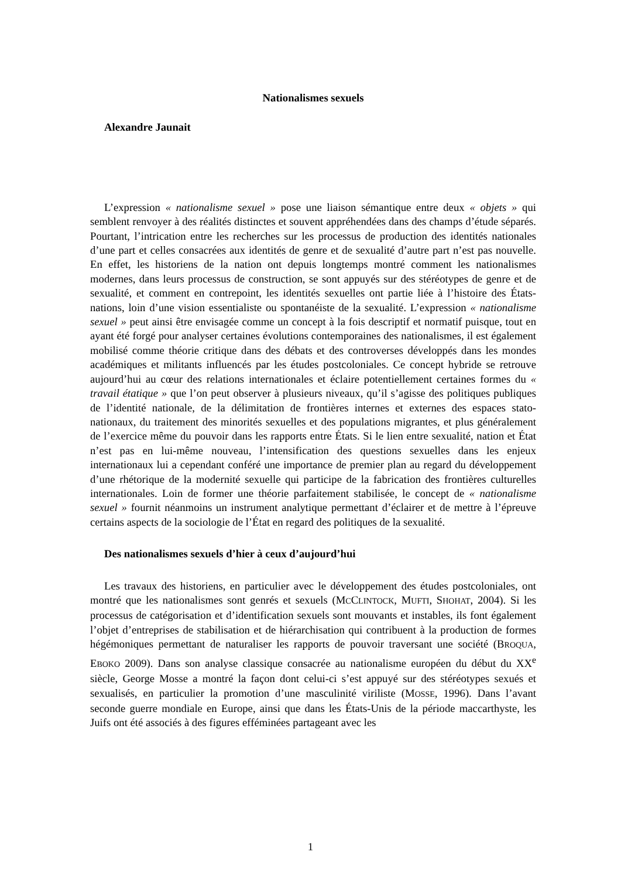Nationalismes sexuels
Alexandre Jaunait
L’expression « nationalisme sexuel » pose une liaison sémantique entre deux « objets » qui semblent renvoyer à des réalités distinctes et souvent appréhendées dans des champs d’étude séparés. Pourtant, l’intrication entre les recherches sur les processus de production des identités nationales d’une part et celles consacrées aux identités de genre et de sexualité d’autre part n’est pas nouvelle. En effet, les historiens de la nation ont depuis longtemps montré comment les nationalismes modernes, dans leurs processus de construction, se sont appuyés sur des stéréotypes de genre et de sexualité, et comment en contrepoint, les identités sexuelles ont partie liée à l’histoire des États-nations, loin d’une vision essentialiste ou spontanéiste de la sexualité. L’expression « nationalisme sexuel » peut ainsi être envisagée comme un concept à la fois descriptif et normatif puisque, tout en ayant été forgé pour analyser certaines évolutions contemporaines des nationalismes, il est également mobilisé comme théorie critique dans des débats et des controverses développés dans les mondes académiques et militants influencés par les études postcoloniales. Ce concept hybride se retrouve aujourd’hui au cœur des relations internationales et éclaire potentiellement certaines formes du « travail étatique » que l’on peut observer à plusieurs niveaux, qu’il s’agisse des politiques publiques de l’identité nationale, de la délimitation de frontières internes et externes des espaces stato-nationaux, du traitement des minorités sexuelles et des populations migrantes, et plus généralement de l’exercice même du pouvoir dans les rapports entre États. Si le lien entre sexualité, nation et État n’est pas en lui-même nouveau, l’intensification des questions sexuelles dans les enjeux internationaux lui a cependant conféré une importance de premier plan au regard du développement d’une rhétorique de la modernité sexuelle qui participe de la fabrication des frontières culturelles internationales. Loin de former une théorie parfaitement stabilisée, le concept de « nationalisme sexuel » fournit néanmoins un instrument analytique permettant d’éclairer et de mettre à l’épreuve certains aspects de la sociologie de l’État en regard des politiques de la sexualité.
Des nationalismes sexuels d’hier à ceux d’aujourd’hui
Les travaux des historiens, en particulier avec le développement des études postcoloniales, ont montré que les nationalismes sont genrés et sexuels (MCCLINTOCK, MUFTI, SHOHAT, 2004). Si les processus de catégorisation et d’identification sexuels sont mouvants et instables, ils font également l’objet d’entreprises de stabilisation et de hiérarchisation qui contribuent à la production de formes hégémoniques permettant de naturaliser les rapports de pouvoir traversant une société (BROQUA, EBOKO 2009). Dans son analyse classique consacrée au nationalisme européen du début du XX<sup>e</sup> siècle, George Mosse a montré la façon dont celui-ci s’est appuyé sur des stéréotypes sexués et sexualisés, en particulier la promotion d’une masculinité viriliste (MOSSE, 1996). Dans l’avant seconde guerre mondiale en Europe, ainsi que dans les États-Unis de la période maccarthyste, les Juifs ont été associés à des figures efféminées partageant avec les
1